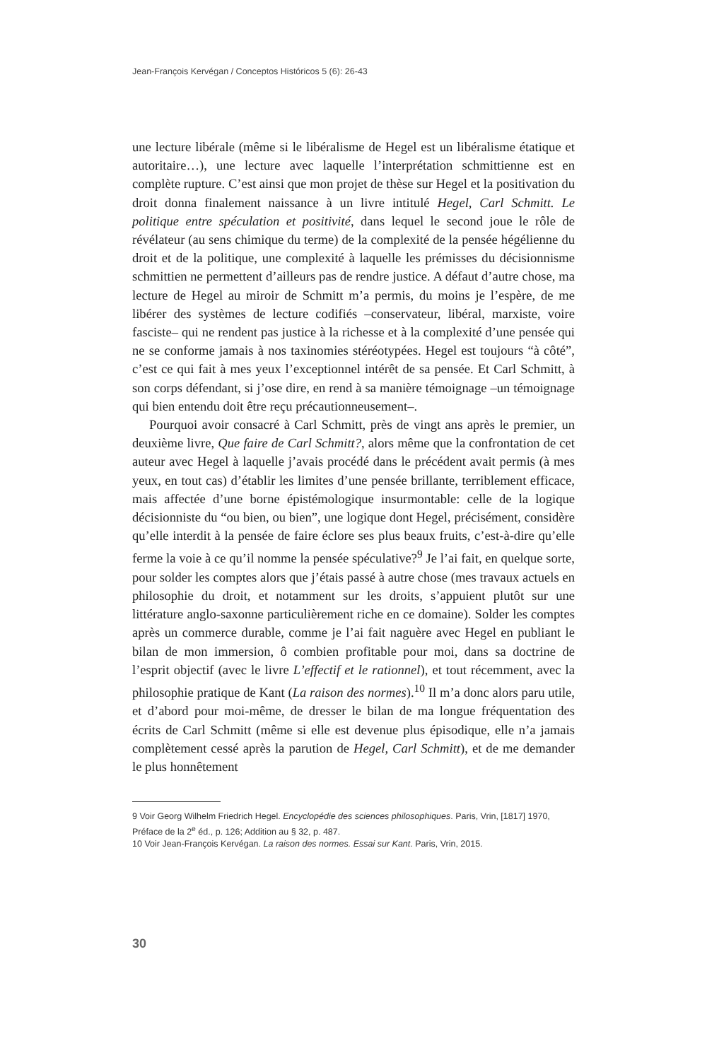Jean-François Kervégan / Conceptos Históricos 5 (6): 26-43
une lecture libérale (même si le libéralisme de Hegel est un libéralisme étatique et autoritaire…), une lecture avec laquelle l’interprétation schmittienne est en complète rupture. C’est ainsi que mon projet de thèse sur Hegel et la positivation du droit donna finalement naissance à un livre intitulé Hegel, Carl Schmitt. Le politique entre spéculation et positivité, dans lequel le second joue le rôle de révélateur (au sens chimique du terme) de la complexité de la pensée hégélienne du droit et de la politique, une complexité à laquelle les prémisses du décisionnisme schmittien ne permettent d’ailleurs pas de rendre justice. A défaut d’autre chose, ma lecture de Hegel au miroir de Schmitt m’a permis, du moins je l’espère, de me libérer des systèmes de lecture codifiés –conservateur, libéral, marxiste, voire fasciste– qui ne rendent pas justice à la richesse et à la complexité d’une pensée qui ne se conforme jamais à nos taxinomies stéréotypées. Hegel est toujours “à côté”, c’est ce qui fait à mes yeux l’exceptionnel intérêt de sa pensée. Et Carl Schmitt, à son corps défendant, si j’ose dire, en rend à sa manière témoignage –un témoignage qui bien entendu doit être reçu précautionneusement–.
Pourquoi avoir consacré à Carl Schmitt, près de vingt ans après le premier, un deuxième livre, Que faire de Carl Schmitt?, alors même que la confrontation de cet auteur avec Hegel à laquelle j’avais procédé dans le précédent avait permis (à mes yeux, en tout cas) d’établir les limites d’une pensée brillante, terriblement efficace, mais affectée d’une borne épistémologique insurmontable: celle de la logique décisionniste du “ou bien, ou bien”, une logique dont Hegel, précisément, considère qu’elle interdit à la pensée de faire éclore ses plus beaux fruits, c’est-à-dire qu’elle ferme la voie à ce qu’il nomme la pensée spéculative?<sup>9</sup> Je l’ai fait, en quelque sorte, pour solder les comptes alors que j’étais passé à autre chose (mes travaux actuels en philosophie du droit, et notamment sur les droits, s’appuient plutôt sur une littérature anglo-saxonne particulièrement riche en ce domaine). Solder les comptes après un commerce durable, comme je l’ai fait naguère avec Hegel en publiant le bilan de mon immersion, ô combien profitable pour moi, dans sa doctrine de l’esprit objectif (avec le livre L’effectif et le rationnel), et tout récemment, avec la philosophie pratique de Kant (La raison des normes).<sup>10</sup> Il m’a donc alors paru utile, et d’abord pour moi-même, de dresser le bilan de ma longue fréquentation des écrits de Carl Schmitt (même si elle est devenue plus épisodique, elle n’a jamais complètement cessé après la parution de Hegel, Carl Schmitt), et de me demander le plus honnêtement
9 Voir Georg Wilhelm Friedrich Hegel. Encyclopédie des sciences philosophiques. Paris, Vrin, [1817] 1970, Préface de la 2<sup>e</sup> éd., p. 126; Addition au § 32, p. 487.
10 Voir Jean-François Kervégan. La raison des normes. Essai sur Kant. Paris, Vrin, 2015.
30